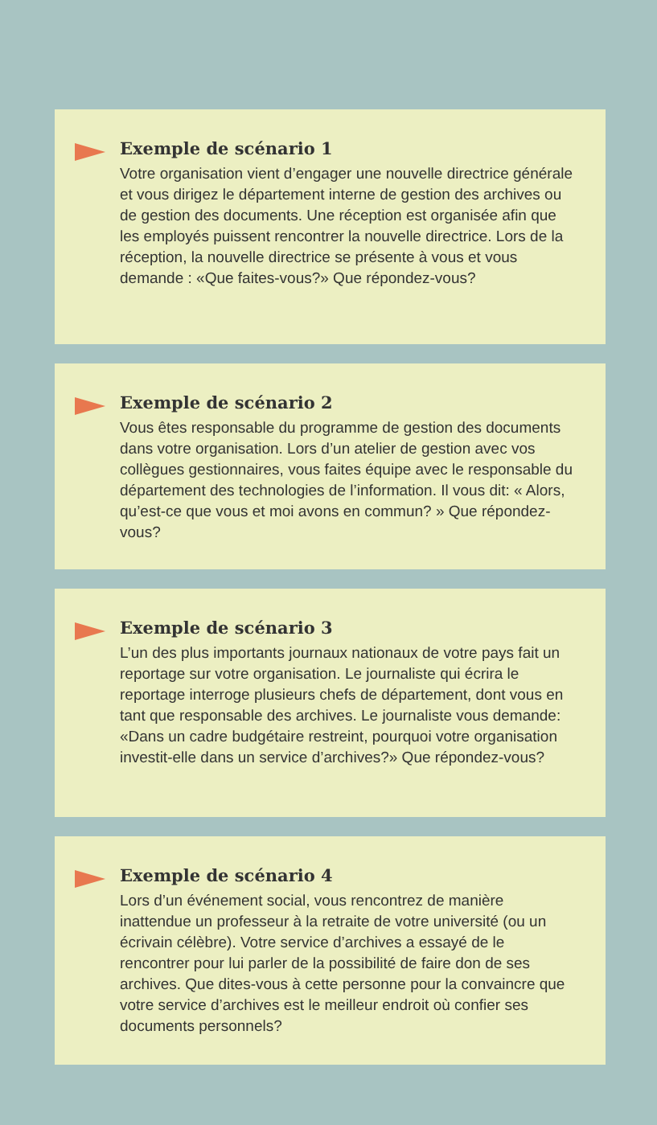Exemple de scénario 1
Votre organisation vient d’engager une nouvelle directrice générale et vous dirigez le département interne de gestion des archives ou de gestion des documents. Une réception est organisée afin que les employés puissent rencontrer la nouvelle directrice. Lors de la réception, la nouvelle directrice se présente à vous et vous demande : «Que faites-vous?» Que répondez-vous?
Exemple de scénario 2
Vous êtes responsable du programme de gestion des documents dans votre organisation. Lors d’un atelier de gestion avec vos collègues gestionnaires, vous faites équipe avec le responsable du département des technologies de l’information. Il vous dit: « Alors, qu’est-ce que vous et moi avons en commun? » Que répondez-vous?
Exemple de scénario 3
L’un des plus importants journaux nationaux de votre pays fait un reportage sur votre organisation. Le journaliste qui écrira le reportage interroge plusieurs chefs de département, dont vous en tant que responsable des archives. Le journaliste vous demande: «Dans un cadre budgétaire restreint, pourquoi votre organisation investit-elle dans un service d’archives?» Que répondez-vous?
Exemple de scénario 4
Lors d’un événement social, vous rencontrez de manière inattendue un professeur à la retraite de votre université (ou un écrivain célèbre). Votre service d’archives a essayé de le rencontrer pour lui parler de la possibilité de faire don de ses archives. Que dites-vous à cette personne pour la convaincre que votre service d’archives est le meilleur endroit où confier ses documents personnels?